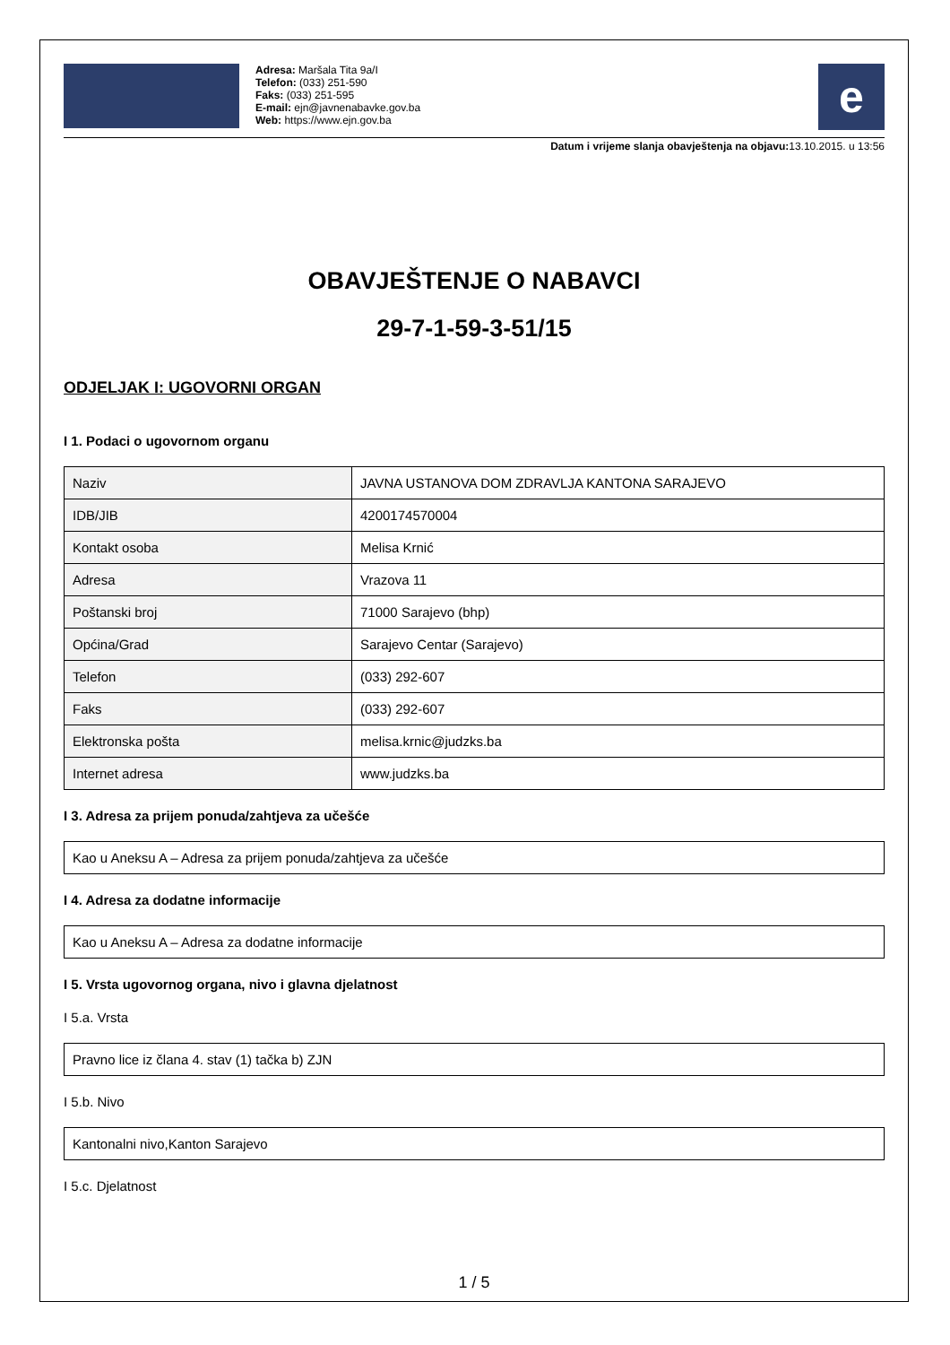Adresa: Maršala Tita 9a/I
Telefon: (033) 251-590
Faks: (033) 251-595
E-mail: ejn@javnenabavke.gov.ba
Web: https://www.ejn.gov.ba
e
Datum i vrijeme slanja obavještenja na objavu: 13.10.2015. u 13:56
OBAVJEŠTENJE O NABAVCI
29-7-1-59-3-51/15
ODJELJAK I: UGOVORNI ORGAN
I 1. Podaci o ugovornom organu
| Naziv | JAVNA USTANOVA DOM ZDRAVLJA KANTONA SARAJEVO |
| IDB/JIB | 4200174570004 |
| Kontakt osoba | Melisa Krnić |
| Adresa | Vrazova 11 |
| Poštanski broj | 71000 Sarajevo (bhp) |
| Općina/Grad | Sarajevo Centar (Sarajevo) |
| Telefon | (033) 292-607 |
| Faks | (033) 292-607 |
| Elektronska pošta | melisa.krnic@judzks.ba |
| Internet adresa | www.judzks.ba |
I 3. Adresa za prijem ponuda/zahtjeva za učešće
Kao u Aneksu A – Adresa za prijem ponuda/zahtjeva za učešće
I 4. Adresa za dodatne informacije
Kao u Aneksu A – Adresa za dodatne informacije
I 5. Vrsta ugovornog organa, nivo i glavna djelatnost
I 5.a. Vrsta
Pravno lice iz člana 4. stav (1) tačka b) ZJN
I 5.b. Nivo
Kantonalni nivo,Kanton Sarajevo
I 5.c. Djelatnost
1 / 5